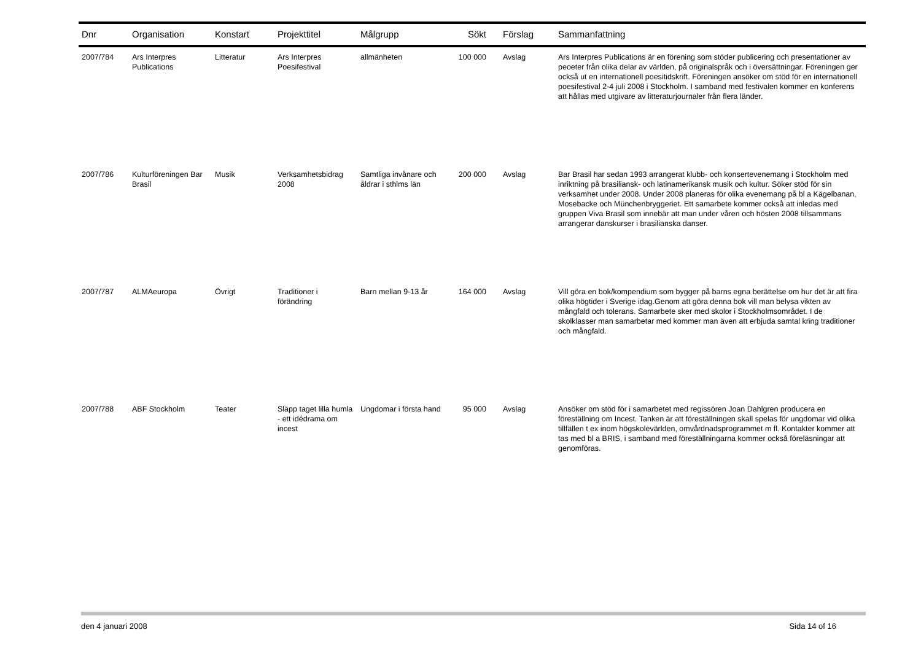| Dnr | Organisation | Konstart | Projekttitel | Målgrupp | Sökt | Förslag | Sammanfattning |
| --- | --- | --- | --- | --- | --- | --- | --- |
| 2007/784 | Ars Interpres Publications | Litteratur | Ars Interpres Poesifestival | allmänheten | 100 000 | Avslag | Ars Interpres Publications är en förening som stöder publicering och presentationer av peoeter från olika delar av världen, på originalspråk och i översättningar. Föreningen ger också ut en internationell poesitidskrift. Föreningen ansöker om stöd för en internationell poesifestival 2-4 juli 2008 i Stockholm. I samband med festivalen kommer en konferens att hållas med utgivare av litteraturjournaler från flera länder. |
| 2007/786 | Kulturföreningen Bar Brasil | Musik | Verksamhetsbidrag 2008 | Samtliga invånare och åldrar i sthlms län | 200 000 | Avslag | Bar Brasil har sedan 1993 arrangerat klubb- och konsertevenemang i Stockholm med inriktning på brasiliansk- och latinamerikansk musik och kultur. Söker stöd för sin verksamhet under 2008. Under 2008 planeras för olika evenemang på bl a Kägelbanan, Mosebacke och Münchenbryggeriet. Ett samarbete kommer också att inledas med gruppen Viva Brasil som innebär att man under våren och hösten 2008 tillsammans arrangerar danskurser i brasilianska danser. |
| 2007/787 | ALMAeuropa | Övrigt | Traditioner i förändring | Barn mellan 9-13 år | 164 000 | Avslag | Vill göra en bok/kompendium som bygger på barns egna berättelse om hur det är att fira olika högtider i Sverige idag.Genom att göra denna bok vill man belysa vikten av mångfald och tolerans. Samarbete sker med skolor i Stockholmsområdet. I de skolklasser man samarbetar med kommer man även att erbjuda samtal kring traditioner och mångfald. |
| 2007/788 | ABF Stockholm | Teater | Släpp taget lilla humla - ett idédrama om incest | Ungdomar i första hand | 95 000 | Avslag | Ansöker om stöd för i samarbetet med regissören Joan Dahlgren producera en föreställning om Incest. Tanken är att föreställningen skall spelas för ungdomar vid olika tillfällen t ex inom högskolevärlden, omvårdnadsprogrammet m fl. Kontakter kommer att tas med bl a BRIS, i samband med föreställningarna kommer också föreläsningar att genomföras. |
den 4 januari 2008 Sida 14 of 16